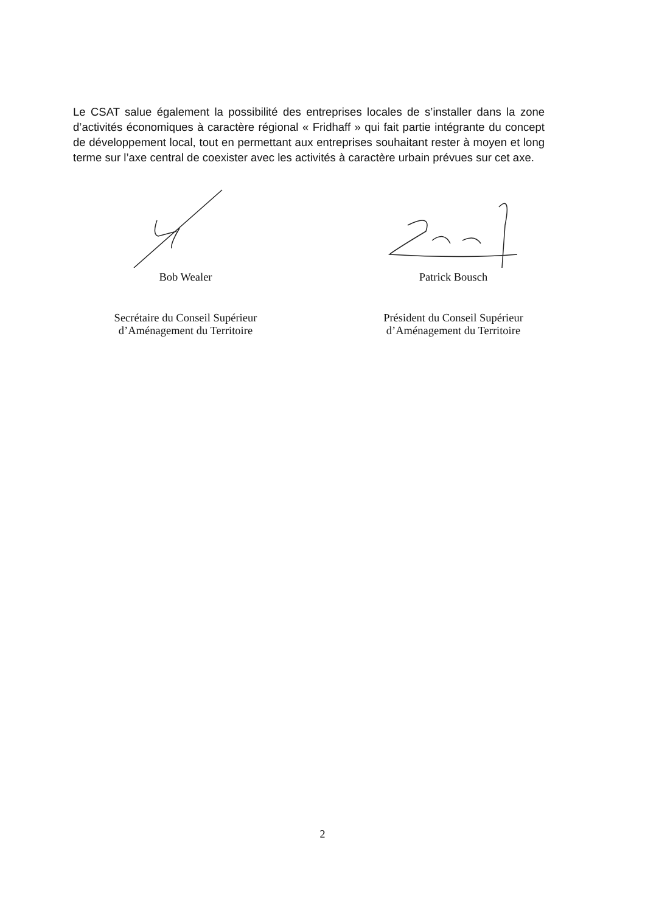Le CSAT salue également la possibilité des entreprises locales de s’installer dans la zone d’activités économiques à caractère régional « Fridhaff » qui fait partie intégrante du concept de développement local, tout en permettant aux entreprises souhaitant rester à moyen et long terme sur l’axe central de coexister avec les activités à caractère urbain prévues sur cet axe.
Bob Wealer
Secrétaire du Conseil Supérieur
d’Aménagement du Territoire
Patrick Bousch
Président du Conseil Supérieur
d’Aménagement du Territoire
2